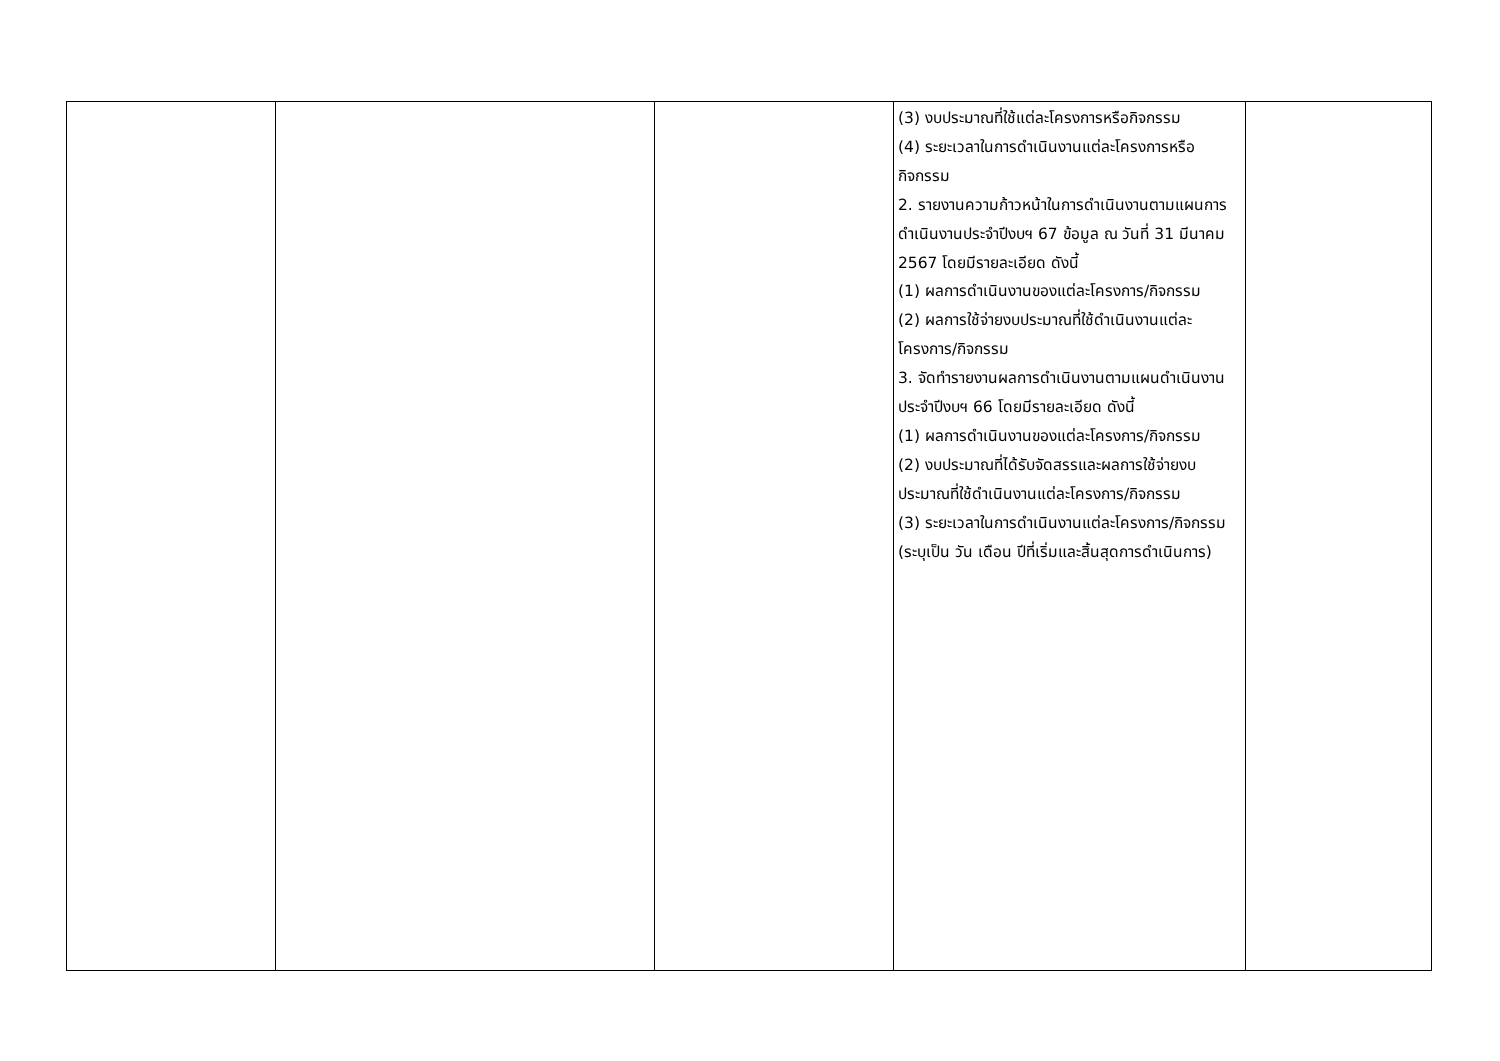| | | | (3) งบประมาณที่ใช้แต่ละโครงการหรือกิจกรรม (4) ระยะเวลาในการดำเนินงานแต่ละโครงการหรือกิจกรรม 2. รายงานความก้าวหน้าในการดำเนินงานตามแผนการดำเนินงานประจำปีงบฯ 67 ข้อมูล ณ วันที่ 31 มีนาคม 2567 โดยมีรายละเอียด ดังนี้ (1) ผลการดำเนินงานของแต่ละโครงการ/กิจกรรม (2) ผลการใช้จ่ายงบประมาณที่ใช้ดำเนินงานแต่ละโครงการ/กิจกรรม 3. จัดทำรายงานผลการดำเนินงานตามแผนดำเนินงานประจำปีงบฯ 66 โดยมีรายละเอียด ดังนี้ (1) ผลการดำเนินงานของแต่ละโครงการ/กิจกรรม (2) งบประมาณที่ได้รับจัดสรรและผลการใช้จ่ายงบประมาณที่ใช้ดำเนินงานแต่ละโครงการ/กิจกรรม (3) ระยะเวลาในการดำเนินงานแต่ละโครงการ/กิจกรรม (ระบุเป็น วัน เดือน ปีที่เริ่มและสิ้นสุดการดำเนินการ) | |